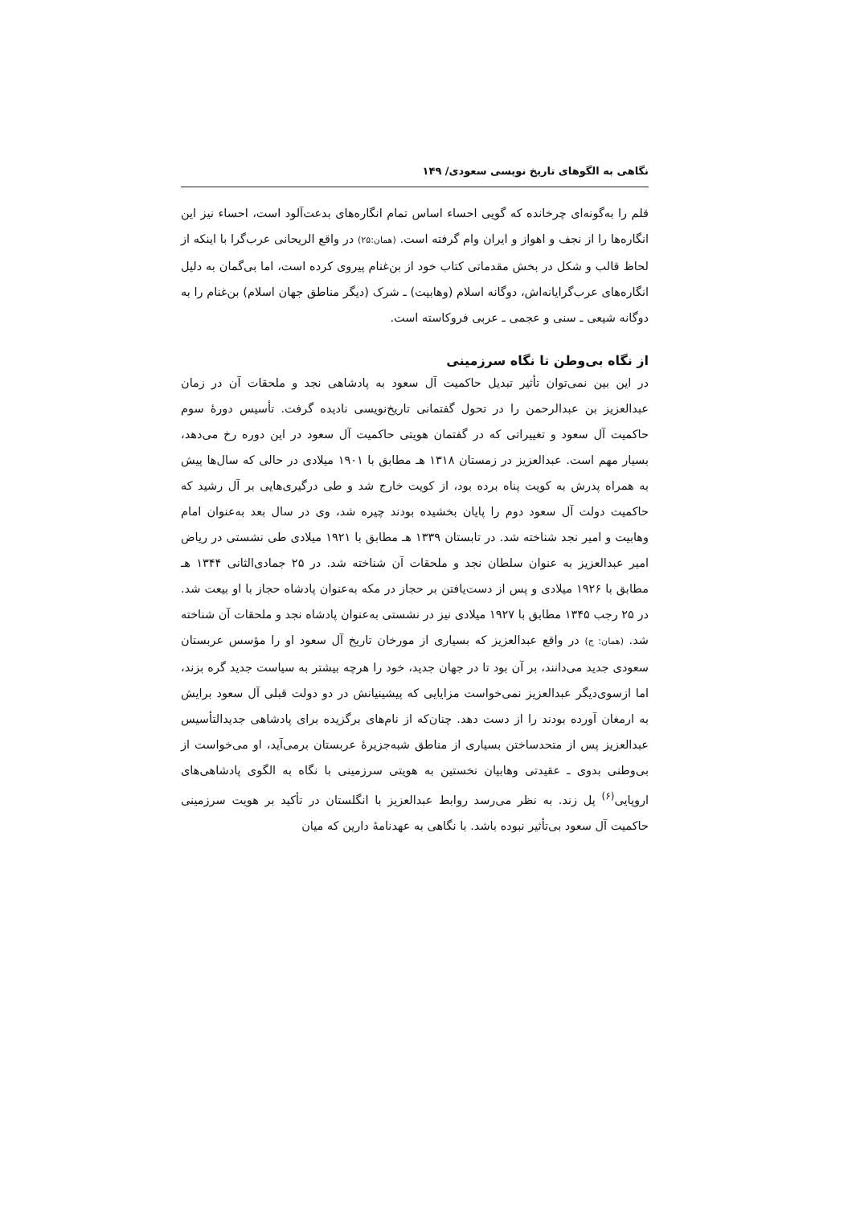نگاهی به الگوهای تاریخ نویسی سعودی/ ۱۴۹
قلم را به‌گونه‌ای چرخانده که گویی احساء اساس تمام انگاره‌های بدعت‌آلود است، احساء نیز این انگاره‌ها را از نجف و اهواز و ایران وام گرفته است. (همان:۲۵) در واقع الریحانی عرب‌گرا با اینکه از لحاظ قالب و شکل در بخش مقدماتی کتاب خود از بن‌غنام پیروی کرده است، اما بی‌گمان به دلیل انگاره‌های عرب‌گرایانه‌اش، دوگانه اسلام (وهابیت) ـ شرک (دیگر مناطق جهان اسلام) بن‌غنام را به دوگانه شیعی ـ سنی و عجمی ـ عربی فروکاسته است.
از نگاه بی‌وطن تا نگاه سرزمینی
در این بین نمی‌توان تأثیر تبدیل حاکمیت آل سعود به پادشاهی نجد و ملحقات آن در زمان عبدالعزیز بن عبدالرحمن را در تحول گفتمانی تاریخ‌نویسی نادیده گرفت. تأسیس دورهٔ سوم حاکمیت آل سعود و تغییراتی که در گفتمان هویتی حاکمیت آل سعود در این دوره رخ می‌دهد، بسیار مهم است. عبدالعزیز در زمستان ۱۳۱۸ هـ مطابق با ۱۹۰۱ میلادی در حالی که سال‌ها پیش به همراه پدرش به کویت پناه برده بود، از کویت خارج شد و طی درگیری‌هایی بر آل رشید که حاکمیت دولت آل سعود دوم را پایان بخشیده بودند چیره شد، وی در سال بعد به‌عنوان امام وهابیت و امیر نجد شناخته شد. در تابستان ۱۳۳۹ هـ مطابق با ۱۹۲۱ میلادی طی نشستی در ریاض امیر عبدالعزیز به عنوان سلطان نجد و ملحقات آن شناخته شد. در ۲۵ جمادی‌الثانی ۱۳۴۴ هـ مطابق با ۱۹۲۶ میلادی و پس از دست‌یافتن بر حجاز در مکه به‌عنوان پادشاه حجاز با او بیعت شد. در ۲۵ رجب ۱۳۴۵ مطابق با ۱۹۲۷ میلادی نیز در نشستی به‌عنوان پادشاه نجد و ملحقات آن شناخته شد. (همان: ج) در واقع عبدالعزیز که بسیاری از مورخان تاریخ آل سعود او را مؤسس عربستان سعودی جدید می‌دانند، بر آن بود تا در جهان جدید، خود را هرچه بیشتر به سیاست جدید گره بزند، اما ازسوی‌دیگر عبدالعزیز نمی‌خواست مزایایی که پیشینیانش در دو دولت قبلی آل سعود برایش به ارمغان آورده بودند را از دست دهد. چنان‌که از نام‌های برگزیده برای پادشاهی جدیدالتأسیس عبدالعزیز پس از متحدساختن بسیاری از مناطق شبه‌جزیرهٔ عربستان برمی‌آید، او می‌خواست از بی‌وطنی بدوی ـ عقیدتی وهابیان نخستین به هویتی سرزمینی با نگاه به الگوی پادشاهی‌های اروپایی<sup>(۶)</sup> پل زند. به نظر می‌رسد روابط عبدالعزیز با انگلستان در تأکید بر هویت سرزمینی حاکمیت آل سعود بی‌تأثیر نبوده باشد. با نگاهی به عهدنامهٔ دارین که میان